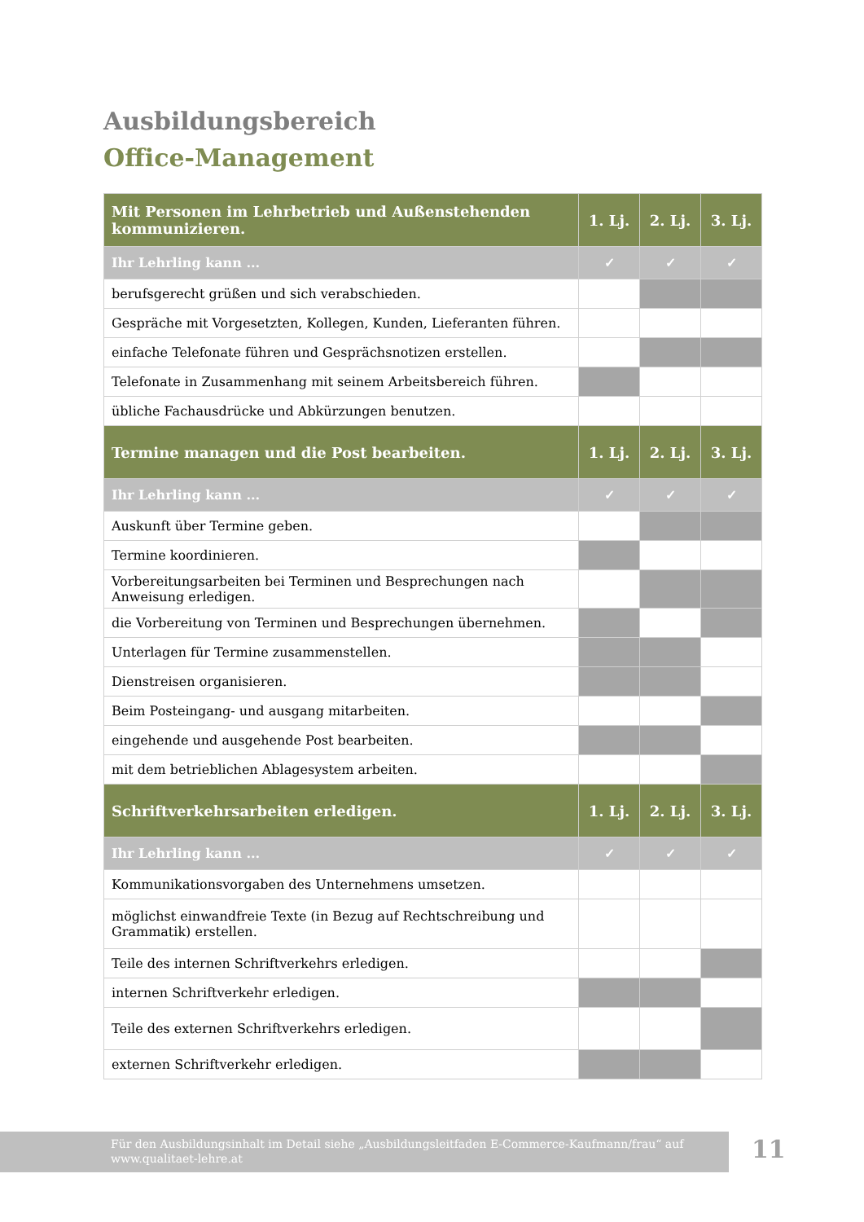Ausbildungsbereich
Office-Management
| Mit Personen im Lehrbetrieb und Außenstehenden kommunizieren. | 1. Lj. | 2. Lj. | 3. Lj. |
| --- | --- | --- | --- |
| Ihr Lehrling kann ... | ✓ | ✓ | ✓ |
| berufsgerecht grüßen und sich verabschieden. | | | |
| Gespräche mit Vorgesetzten, Kollegen, Kunden, Lieferanten führen. | | | |
| einfache Telefonate führen und Gesprächsnotizen erstellen. | | | |
| Telefonate in Zusammenhang mit seinem Arbeitsbereich führen. | | | |
| übliche Fachausdrücke und Abkürzungen benutzen. | | | |
| Termine managen und die Post bearbeiten. | 1. Lj. | 2. Lj. | 3. Lj. |
| Ihr Lehrling kann ... | ✓ | ✓ | ✓ |
| Auskunft über Termine geben. | | | |
| Termine koordinieren. | | | |
| Vorbereitungsarbeiten bei Terminen und Besprechungen nach Anweisung erledigen. | | | |
| die Vorbereitung von Terminen und Besprechungen übernehmen. | | | |
| Unterlagen für Termine zusammenstellen. | | | |
| Dienstreisen organisieren. | | | |
| Beim Posteingang- und ausgang mitarbeiten. | | | |
| eingehende und ausgehende Post bearbeiten. | | | |
| mit dem betrieblichen Ablagesystem arbeiten. | | | |
| Schriftverkehrsarbeiten erledigen. | 1. Lj. | 2. Lj. | 3. Lj. |
| Ihr Lehrling kann ... | ✓ | ✓ | ✓ |
| Kommunikationsvorgaben des Unternehmens umsetzen. | | | |
| möglichst einwandfreie Texte (in Bezug auf Rechtschreibung und Grammatik) erstellen. | | | |
| Teile des internen Schriftverkehrs erledigen. | | | |
| internen Schriftverkehr erledigen. | | | |
| Teile des externen Schriftverkehrs erledigen. | | | |
| externen Schriftverkehr erledigen. | | | |
Für den Ausbildungsinhalt im Detail siehe „Ausbildungsleitfaden E-Commerce-Kaufmann/frau“ auf
www.qualitaet-lehre.at
11